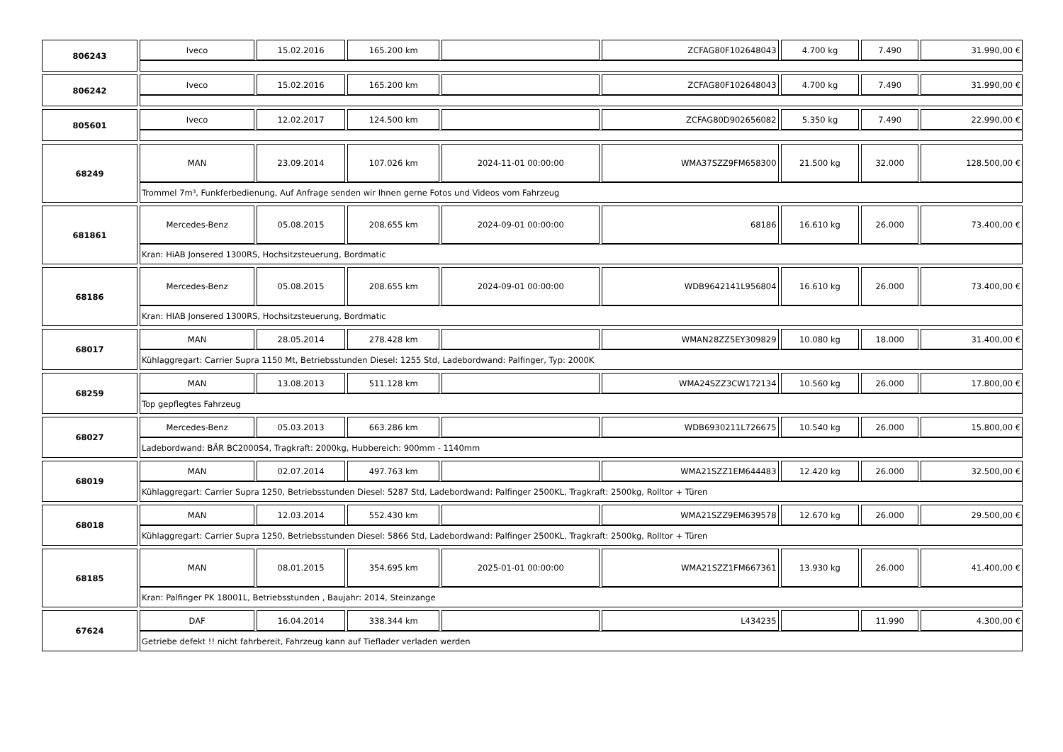| 806243 | Iveco | 15.02.2016 | 165.200 km | | ZCFAG80F102648043 | 4.700 kg | 7.490 | 31.990,00 € |
| 806242 | Iveco | 15.02.2016 | 165.200 km | | ZCFAG80F102648043 | 4.700 kg | 7.490 | 31.990,00 € |
| 805601 | Iveco | 12.02.2017 | 124.500 km | | ZCFAG80D902656082 | 5.350 kg | 7.490 | 22.990,00 € |
| 68249 | MAN | 23.09.2014 | 107.026 km | 2024-11-01 00:00:00 | WMA37SZZ9FM658300 | 21.500 kg | 32.000 | 128.500,00 € |
| | Trommel 7m³, Funkferbedienung, Auf Anfrage senden wir Ihnen gerne Fotos und Videos vom Fahrzeug | | | | | | | |
| 681861 | Mercedes-Benz | 05.08.2015 | 208.655 km | 2024-09-01 00:00:00 | 68186 | 16.610 kg | 26.000 | 73.400,00 € |
| | Kran: HiAB Jonsered 1300RS, Hochsitzsteuerung, Bordmatic | | | | | | | |
| 68186 | Mercedes-Benz | 05.08.2015 | 208.655 km | 2024-09-01 00:00:00 | WDB9642141L956804 | 16.610 kg | 26.000 | 73.400,00 € |
| | Kran: HIAB Jonsered 1300RS, Hochsitzsteuerung, Bordmatic | | | | | | | |
| 68017 | MAN | 28.05.2014 | 278.428 km | | WMAN28ZZ5EY309829 | 10.080 kg | 18.000 | 31.400,00 € |
| | Kühlaggregart: Carrier Supra 1150 Mt, Betriebsstunden Diesel: 1255 Std, Ladebordwand: Palfinger, Typ: 2000K | | | | | | | |
| 68259 | MAN | 13.08.2013 | 511.128 km | | WMA24SZZ3CW172134 | 10.560 kg | 26.000 | 17.800,00 € |
| | Top gepflegtes Fahrzeug | | | | | | | |
| 68027 | Mercedes-Benz | 05.03.2013 | 663.286 km | | WDB6930211L726675 | 10.540 kg | 26.000 | 15.800,00 € |
| | Ladebordwand: BÄR BC2000S4, Tragkraft: 2000kg, Hubbereich: 900mm - 1140mm | | | | | | | |
| 68019 | MAN | 02.07.2014 | 497.763 km | | WMA21SZZ1EM644483 | 12.420 kg | 26.000 | 32.500,00 € |
| | Kühlaggregart: Carrier Supra 1250, Betriebsstunden Diesel: 5287 Std, Ladebordwand: Palfinger 2500KL, Tragkraft: 2500kg, Rolltor + Türen | | | | | | | |
| 68018 | MAN | 12.03.2014 | 552.430 km | | WMA21SZZ9EM639578 | 12.670 kg | 26.000 | 29.500,00 € |
| | Kühlaggregart: Carrier Supra 1250, Betriebsstunden Diesel: 5866 Std, Ladebordwand: Palfinger 2500KL, Tragkraft: 2500kg, Rolltor + Türen | | | | | | | |
| 68185 | MAN | 08.01.2015 | 354.695 km | 2025-01-01 00:00:00 | WMA21SZZ1FM667361 | 13.930 kg | 26.000 | 41.400,00 € |
| | Kran: Palfinger PK 18001L, Betriebsstunden , Baujahr: 2014, Steinzange | | | | | | | |
| 67624 | DAF | 16.04.2014 | 338.344 km | | L434235 | | 11.990 | 4.300,00 € |
| | Getriebe defekt !! nicht fahrbereit, Fahrzeug kann auf Tieflader verladen werden | | | | | | | |